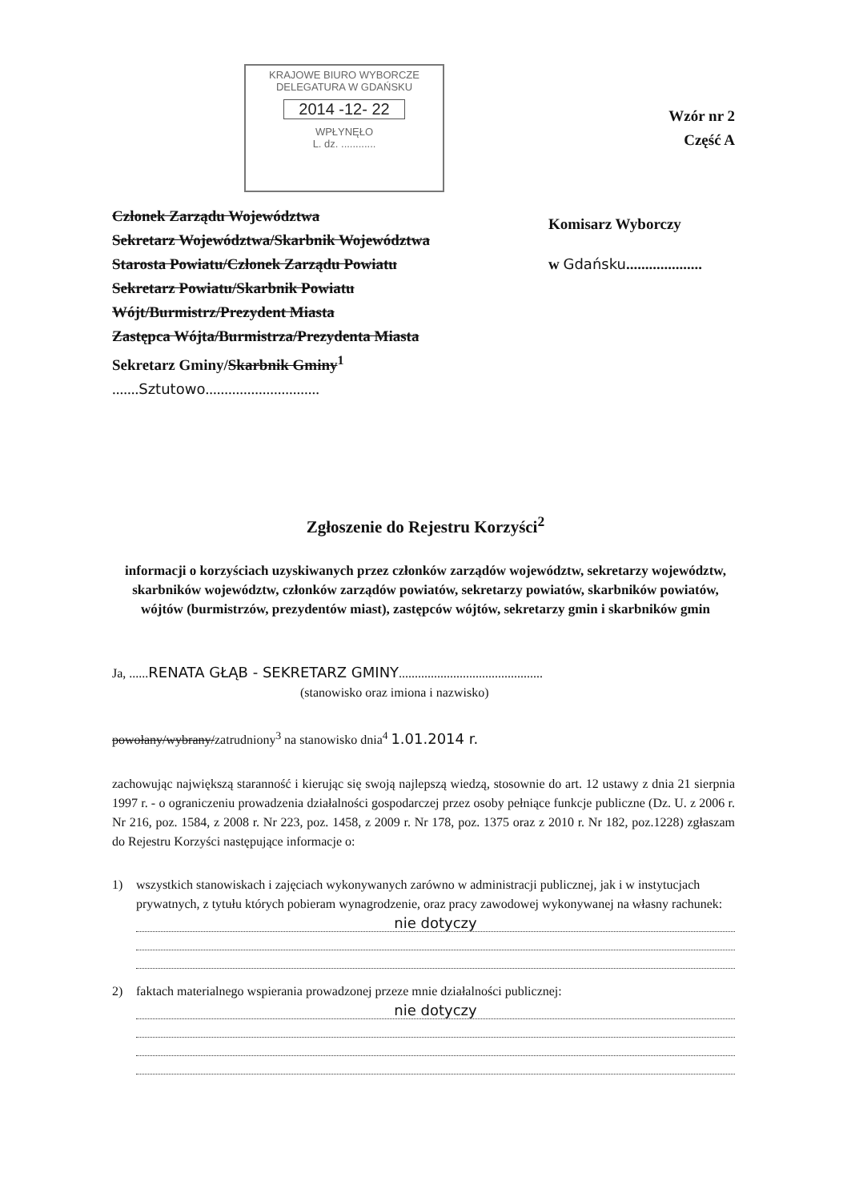KRAJOWE BIURO WYBORCZE
DELEGATURA W GDAŃSKU
2014 -12- 22
WPŁYNĘŁO
L. dz. ............
Wzór nr 2
Część A
Komisarz Wyborczy
w Gdańsku....................
Członek Zarządu Województwa
Sekretarz Województwa/Skarbnik Województwa
Starosta Powiatu/Członek Zarządu Powiatu
Sekretarz Powiatu/Skarbnik Powiatu
Wójt/Burmistrz/Prezydent Miasta
Zastępca Wójta/Burmistrza/Prezydenta Miasta
Sekretarz Gminy/Skarbnik Gminy<sup>1</sup>
.......Sztutowo..............................
Zgłoszenie do Rejestru Korzyści<sup>2</sup>
informacji o korzyściach uzyskiwanych przez członków zarządów województw, sekretarzy województw, skarbników województw, członków zarządów powiatów, sekretarzy powiatów, skarbników powiatów, wójtów (burmistrzów, prezydentów miast), zastępców wójtów, sekretarzy gmin i skarbników gmin
Ja, ......RENATA GŁĄB - SEKRETARZ GMINY.............................................
(stanowisko oraz imiona i nazwisko)
powołany/wybrany/zatrudniony<sup>3</sup> na stanowisko dnia<sup>4</sup> 1.01.2014 r.
zachowując największą staranność i kierując się swoją najlepszą wiedzą, stosownie do art. 12 ustawy z dnia 21 sierpnia 1997 r. - o ograniczeniu prowadzenia działalności gospodarczej przez osoby pełniące funkcje publiczne (Dz. U. z 2006 r. Nr 216, poz. 1584, z 2008 r. Nr 223, poz. 1458, z 2009 r. Nr 178, poz. 1375 oraz z 2010 r. Nr 182, poz.1228) zgłaszam do Rejestru Korzyści następujące informacje o:
1) wszystkich stanowiskach i zajęciach wykonywanych zarówno w administracji publicznej, jak i w instytucjach prywatnych, z tytułu których pobieram wynagrodzenie, oraz pracy zawodowej wykonywanej na własny rachunek:
nie dotyczy
2) faktach materialnego wspierania prowadzonej przeze mnie działalności publicznej:
nie dotyczy